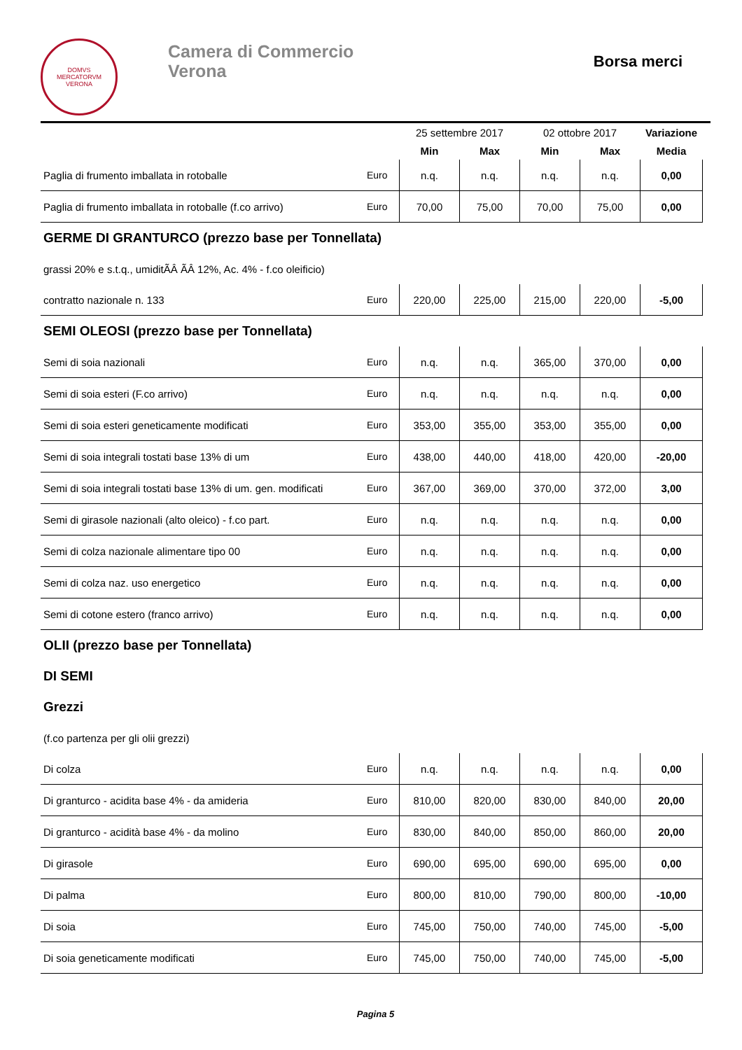DOMVS
MERCATORVM
VERONA
Camera di Commercio
Verona
Borsa merci
| | | 25 settembre 2017 | | 02 ottobre 2017 | | Variazione |
| --- | --- | --- | --- | --- | --- | --- |
| | | Min | Max | Min | Max | Media |
| Paglia di frumento imballata in rotoballe | Euro | n.q. | n.q. | n.q. | n.q. | 0,00 |
| Paglia di frumento imballata in rotoballe (f.co arrivo) | Euro | 70,00 | 75,00 | 70,00 | 75,00 | 0,00 |
| GERME DI GRANTURCO (prezzo base per Tonnellata) | | | | | | |
| grassi 20% e s.t.q., umiditÃÂ ÃÂ 12%, Ac. 4% - f.co oleificio) | | | | | | |
| contratto nazionale n. 133 | Euro | 220,00 | 225,00 | 215,00 | 220,00 | -5,00 |
| SEMI OLEOSI (prezzo base per Tonnellata) | | | | | | |
| Semi di soia nazionali | Euro | n.q. | n.q. | 365,00 | 370,00 | 0,00 |
| Semi di soia esteri (F.co arrivo) | Euro | n.q. | n.q. | n.q. | n.q. | 0,00 |
| Semi di soia esteri geneticamente modificati | Euro | 353,00 | 355,00 | 353,00 | 355,00 | 0,00 |
| Semi di soia integrali tostati base 13% di um | Euro | 438,00 | 440,00 | 418,00 | 420,00 | -20,00 |
| Semi di soia integrali tostati base 13% di um. gen. modificati | Euro | 367,00 | 369,00 | 370,00 | 372,00 | 3,00 |
| Semi di girasole nazionali (alto oleico) - f.co part. | Euro | n.q. | n.q. | n.q. | n.q. | 0,00 |
| Semi di colza nazionale alimentare tipo 00 | Euro | n.q. | n.q. | n.q. | n.q. | 0,00 |
| Semi di colza naz. uso energetico | Euro | n.q. | n.q. | n.q. | n.q. | 0,00 |
| Semi di cotone estero (franco arrivo) | Euro | n.q. | n.q. | n.q. | n.q. | 0,00 |
| OLII (prezzo base per Tonnellata) | | | | | | |
| DI SEMI | | | | | | |
| Grezzi | | | | | | |
| (f.co partenza per gli olii grezzi) | | | | | | |
| Di colza | Euro | n.q. | n.q. | n.q. | n.q. | 0,00 |
| Di granturco - acidita base 4% - da amideria | Euro | 810,00 | 820,00 | 830,00 | 840,00 | 20,00 |
| Di granturco - acidità base 4% - da molino | Euro | 830,00 | 840,00 | 850,00 | 860,00 | 20,00 |
| Di girasole | Euro | 690,00 | 695,00 | 690,00 | 695,00 | 0,00 |
| Di palma | Euro | 800,00 | 810,00 | 790,00 | 800,00 | -10,00 |
| Di soia | Euro | 745,00 | 750,00 | 740,00 | 745,00 | -5,00 |
| Di soia geneticamente modificati | Euro | 745,00 | 750,00 | 740,00 | 745,00 | -5,00 |
Pagina 5